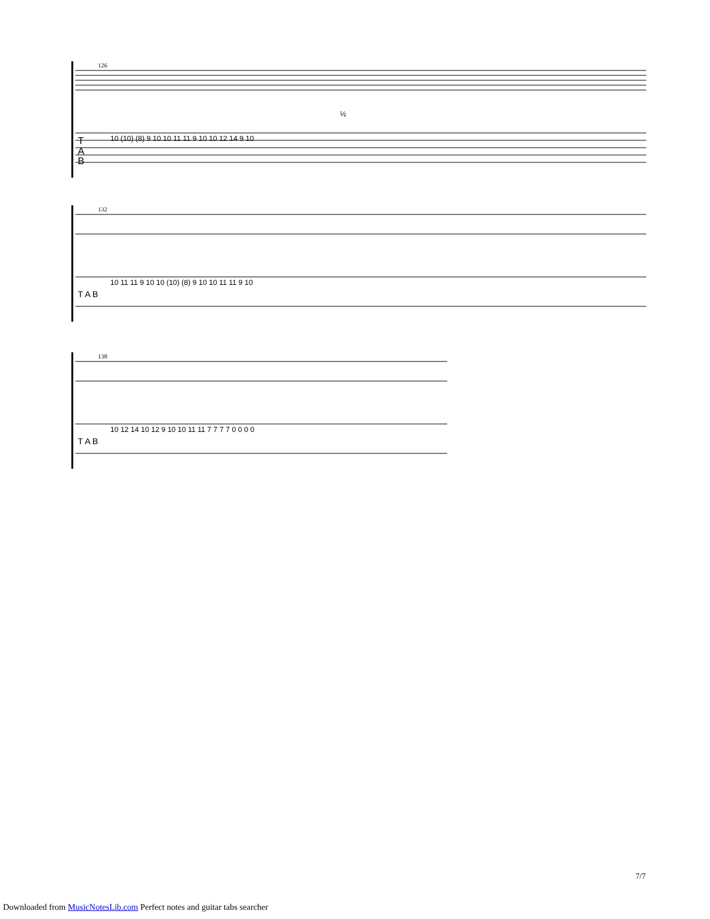T
A
B
126
10 (10) (8) 9 10 10 11 11 9 10 10 12 14 9 10
½
132
T A B
10 11 11 9 10 10 (10) (8) 9 10 10 11 11 9 10
138
T A B
10 12 14 10 12 9 10 10 11 11 7 7 7 7 0 0 0 0
7/7
Downloaded from MusicNotesLib.com Perfect notes and guitar tabs searcher